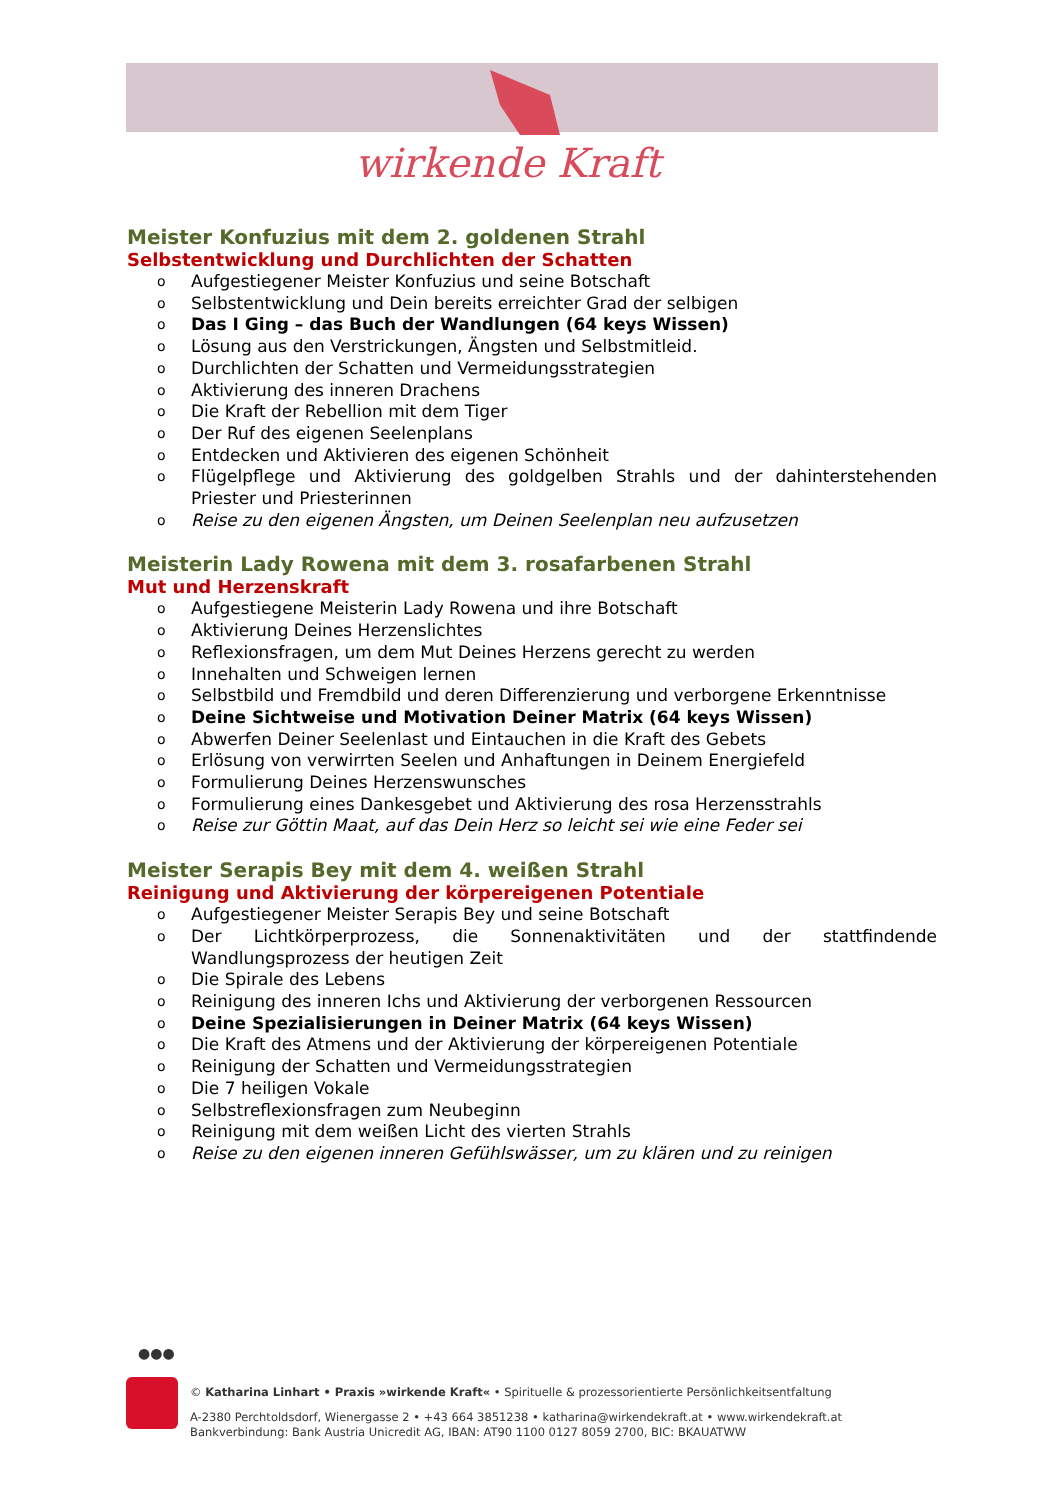wirkende Kraft
Meister Konfuzius mit dem 2. goldenen Strahl
Selbstentwicklung und Durchlichten der Schatten
o Aufgestiegener Meister Konfuzius und seine Botschaft
o Selbstentwicklung und Dein bereits erreichter Grad der selbigen
o Das I Ging – das Buch der Wandlungen (64 keys Wissen)
o Lösung aus den Verstrickungen, Ängsten und Selbstmitleid.
o Durchlichten der Schatten und Vermeidungsstrategien
o Aktivierung des inneren Drachens
o Die Kraft der Rebellion mit dem Tiger
o Der Ruf des eigenen Seelenplans
o Entdecken und Aktivieren des eigenen Schönheit
o Flügelpflege und Aktivierung des goldgelben Strahls und der dahinterstehenden Priester und Priesterinnen
o Reise zu den eigenen Ängsten, um Deinen Seelenplan neu aufzusetzen
Meisterin Lady Rowena mit dem 3. rosafarbenen Strahl
Mut und Herzenskraft
o Aufgestiegene Meisterin Lady Rowena und ihre Botschaft
o Aktivierung Deines Herzenslichtes
o Reflexionsfragen, um dem Mut Deines Herzens gerecht zu werden
o Innehalten und Schweigen lernen
o Selbstbild und Fremdbild und deren Differenzierung und verborgene Erkenntnisse
o Deine Sichtweise und Motivation Deiner Matrix (64 keys Wissen)
o Abwerfen Deiner Seelenlast und Eintauchen in die Kraft des Gebets
o Erlösung von verwirrten Seelen und Anhaftungen in Deinem Energiefeld
o Formulierung Deines Herzenswunsches
o Formulierung eines Dankesgebet und Aktivierung des rosa Herzensstrahls
o Reise zur Göttin Maat, auf das Dein Herz so leicht sei wie eine Feder sei
Meister Serapis Bey mit dem 4. weißen Strahl
Reinigung und Aktivierung der körpereigenen Potentiale
o Aufgestiegener Meister Serapis Bey und seine Botschaft
o Der Lichtkörperprozess, die Sonnenaktivitäten und der stattfindende Wandlungsprozess der heutigen Zeit
o Die Spirale des Lebens
o Reinigung des inneren Ichs und Aktivierung der verborgenen Ressourcen
o Deine Spezialisierungen in Deiner Matrix (64 keys Wissen)
o Die Kraft des Atmens und der Aktivierung der körpereigenen Potentiale
o Reinigung der Schatten und Vermeidungsstrategien
o Die 7 heiligen Vokale
o Selbstreflexionsfragen zum Neubeginn
o Reinigung mit dem weißen Licht des vierten Strahls
o Reise zu den eigenen inneren Gefühlswässer, um zu klären und zu reinigen
●●●
© Katharina Linhart • Praxis »wirkende Kraft« • Spirituelle & prozessorientierte Persönlichkeitsentfaltung
A-2380 Perchtoldsdorf, Wienergasse 2 • +43 664 3851238 • katharina@wirkendekraft.at • www.wirkendekraft.at
Bankverbindung: Bank Austria Unicredit AG, IBAN: AT90 1100 0127 8059 2700, BIC: BKAUATWW